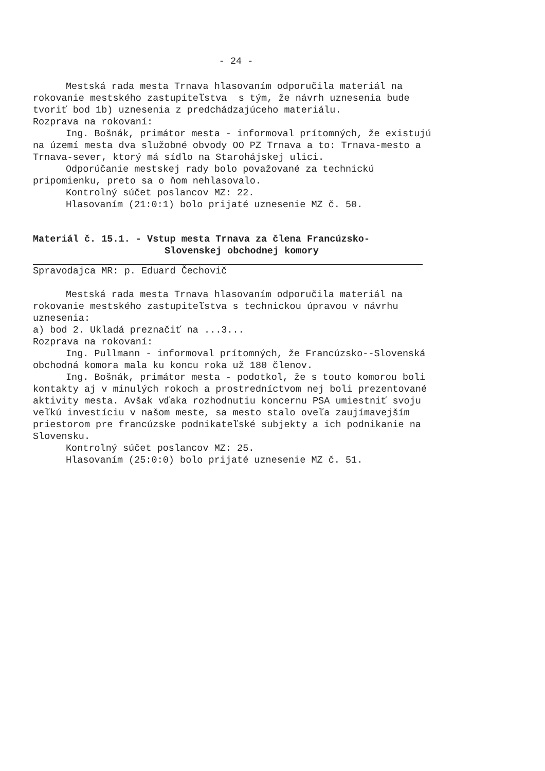- 24 -
Mestská rada mesta Trnava hlasovaním odporučila materiál na rokovanie mestského zastupiteľstva s tým, že návrh uznesenia bude tvoriť bod 1b) uznesenia z predchádzajúceho materiálu.
Rozprava na rokovaní:
Ing. Bošnák, primátor mesta - informoval prítomných, že existujú na území mesta dva služobné obvody OO PZ Trnava a to: Trnava-mesto a Trnava-sever, ktorý má sídlo na Starohájskej ulici.
Odporúčanie mestskej rady bolo považované za technickú pripomienku, preto sa o ňom nehlasovalo.
Kontrolný súčet poslancov MZ: 22.
Hlasovaním (21:0:1) bolo prijaté uznesenie MZ č. 50.
Materiál č. 15.1. - Vstup mesta Trnava za člena Francúzsko-
Slovenskej obchodnej komory
Spravodajca MR: p. Eduard Čechovič
Mestská rada mesta Trnava hlasovaním odporučila materiál na rokovanie mestského zastupiteľstva s technickou úpravou v návrhu uznesenia:
a) bod 2. Ukladá preznačiť na ...3...
Rozprava na rokovaní:
Ing. Pullmann - informoval prítomných, že Francúzsko--Slovenská obchodná komora mala ku koncu roka už 180 členov.
Ing. Bošnák, primátor mesta - podotkol, že s touto komorou boli kontakty aj v minulých rokoch a prostredníctvom nej boli prezentované aktivity mesta. Avšak vďaka rozhodnutiu koncernu PSA umiestniť svoju veľkú investíciu v našom meste, sa mesto stalo oveľa zaujímavejším priestorom pre francúzske podnikateľské subjekty a ich podnikanie na Slovensku.
Kontrolný súčet poslancov MZ: 25.
Hlasovaním (25:0:0) bolo prijaté uznesenie MZ č. 51.